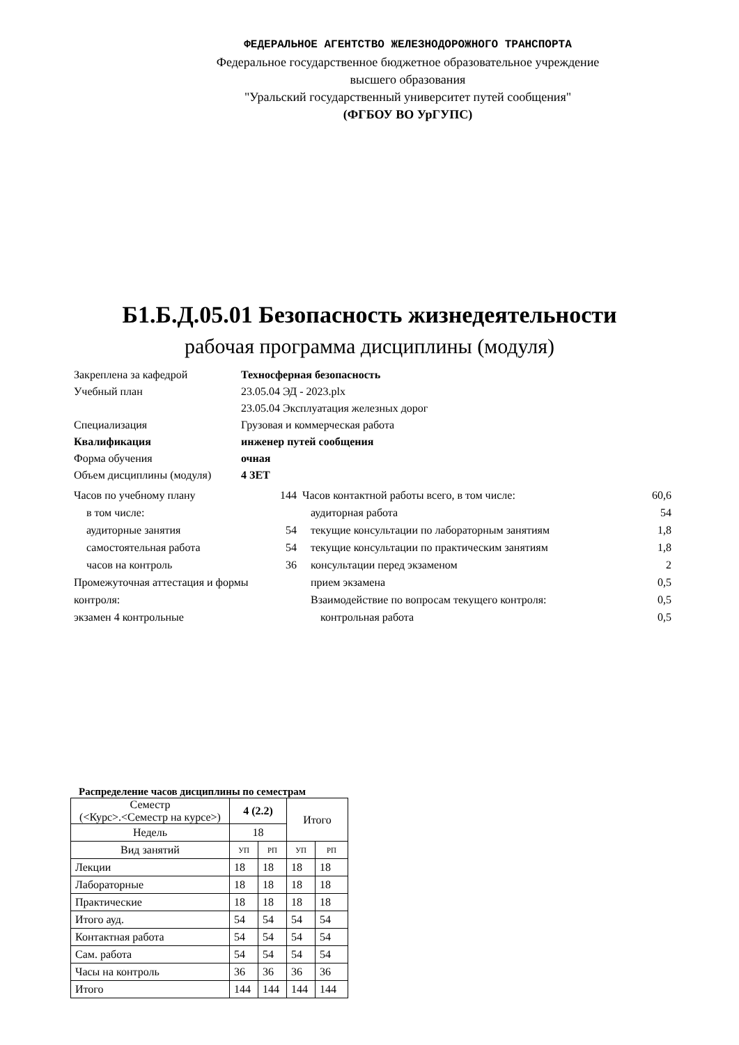ФЕДЕРАЛЬНОЕ АГЕНТСТВО ЖЕЛЕЗНОДОРОЖНОГО ТРАНСПОРТА
Федеральное государственное бюджетное образовательное учреждение
высшего образования
"Уральский государственный университет путей сообщения"
(ФГБОУ ВО УрГУПС)
Б1.Б.Д.05.01 Безопасность жизнедеятельности
рабочая программа дисциплины (модуля)
Закреплена за кафедрой Техносферная безопасность
Учебный план 23.05.04 ЭД - 2023.plx
23.05.04 Эксплуатация железных дорог
Специализация Грузовая и коммерческая работа
Квалификация инженер путей сообщения
Форма обучения очная
Объем дисциплины (модуля) 4 ЗЕТ
Часов по учебному плану 144
в том числе:
аудиторные занятия 54
самостоятельная работа 54
часов на контроль 36
Промежуточная аттестация и формы контроля:
экзамен 4 контрольные
Часов контактной работы всего, в том числе: 60,6
аудиторная работа 54
текущие консультации по лабораторным занятиям 1,8
текущие консультации по практическим занятиям 1,8
консультации перед экзаменом 2
прием экзамена 0,5
Взаимодействие по вопросам текущего контроля: 0,5
контрольная работа 0,5
Распределение часов дисциплины по семестрам
| Семестр (<Курс>.<Семестр на курсе>) | 4 (2.2) | | Итого | |
| Недель | 18 | | | |
| Вид занятий | УП | РП | УП | РП |
| Лекции | 18 | 18 | 18 | 18 |
| Лабораторные | 18 | 18 | 18 | 18 |
| Практические | 18 | 18 | 18 | 18 |
| Итого ауд. | 54 | 54 | 54 | 54 |
| Контактная работа | 54 | 54 | 54 | 54 |
| Сам. работа | 54 | 54 | 54 | 54 |
| Часы на контроль | 36 | 36 | 36 | 36 |
| Итого | 144 | 144 | 144 | 144 |